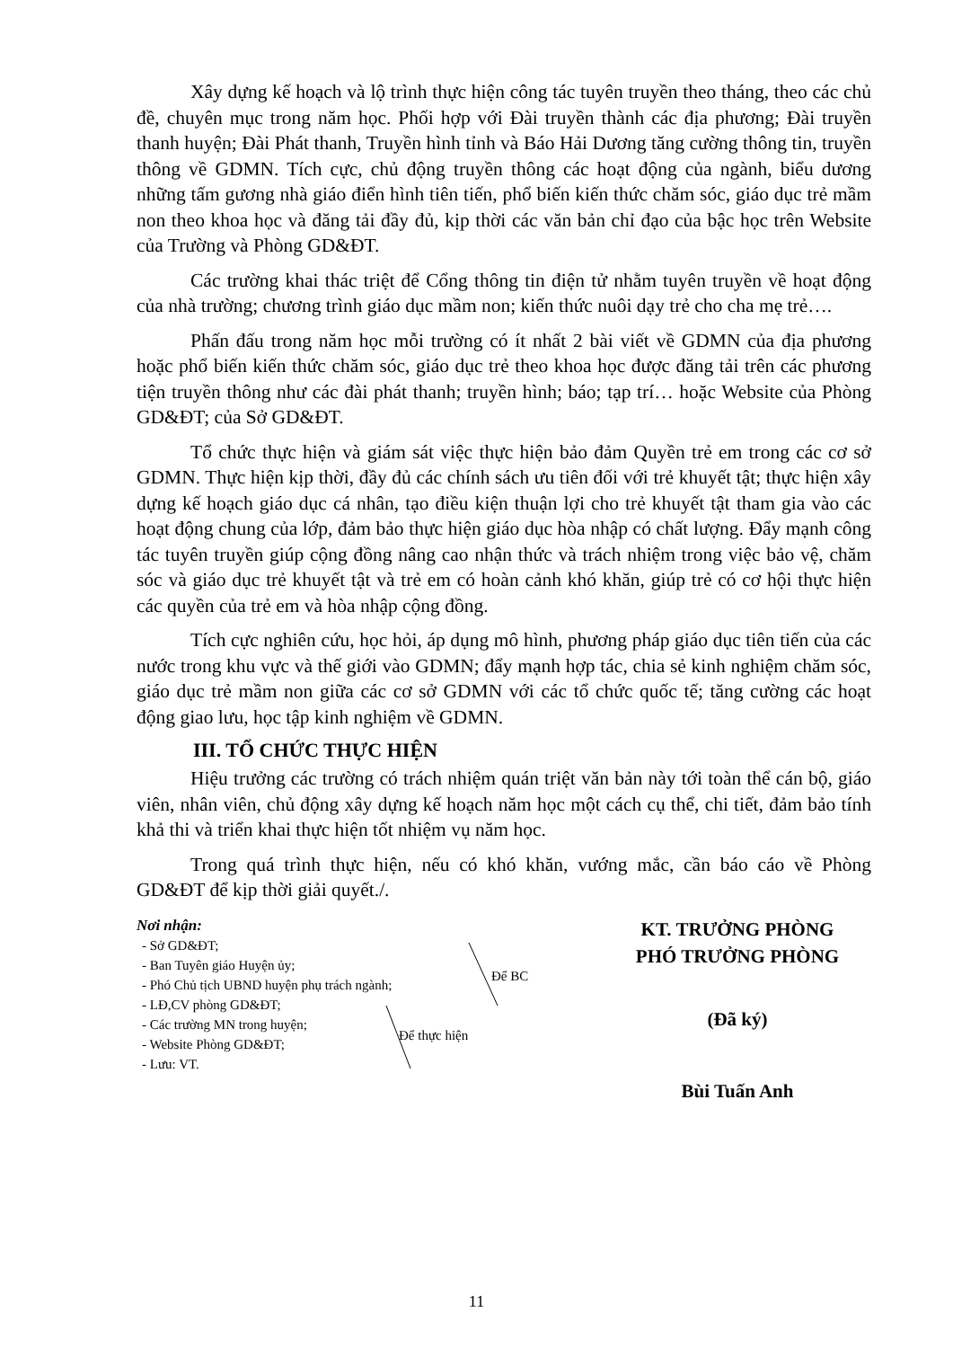Xây dựng kế hoạch và lộ trình thực hiện công tác tuyên truyền theo tháng, theo các chủ đề, chuyên mục trong năm học. Phối hợp với Đài truyền thành các địa phương; Đài truyền thanh huyện; Đài Phát thanh, Truyền hình tỉnh và Báo Hải Dương tăng cường thông tin, truyền thông về GDMN. Tích cực, chủ động truyền thông các hoạt động của ngành, biểu dương những tấm gương nhà giáo điển hình tiên tiến, phổ biến kiến thức chăm sóc, giáo dục trẻ mầm non theo khoa học và đăng tải đầy đủ, kịp thời các văn bản chỉ đạo của bậc học trên Website của Trường và Phòng GD&ĐT.
Các trường khai thác triệt để Cổng thông tin điện tử nhằm tuyên truyền về hoạt động của nhà trường; chương trình giáo dục mầm non; kiến thức nuôi dạy trẻ cho cha mẹ trẻ….
Phấn đấu trong năm học mỗi trường có ít nhất 2 bài viết về GDMN của địa phương hoặc phổ biến kiến thức chăm sóc, giáo dục trẻ theo khoa học được đăng tải trên các phương tiện truyền thông như các đài phát thanh; truyền hình; báo; tạp trí… hoặc Website của Phòng GD&ĐT; của Sở GD&ĐT.
Tổ chức thực hiện và giám sát việc thực hiện bảo đảm Quyền trẻ em trong các cơ sở GDMN. Thực hiện kịp thời, đầy đủ các chính sách ưu tiên đối với trẻ khuyết tật; thực hiện xây dựng kế hoạch giáo dục cá nhân, tạo điều kiện thuận lợi cho trẻ khuyết tật tham gia vào các hoạt động chung của lớp, đảm bảo thực hiện giáo dục hòa nhập có chất lượng. Đẩy mạnh công tác tuyên truyền giúp cộng đồng nâng cao nhận thức và trách nhiệm trong việc bảo vệ, chăm sóc và giáo dục trẻ khuyết tật và trẻ em có hoàn cảnh khó khăn, giúp trẻ có cơ hội thực hiện các quyền của trẻ em và hòa nhập cộng đồng.
Tích cực nghiên cứu, học hỏi, áp dụng mô hình, phương pháp giáo dục tiên tiến của các nước trong khu vực và thế giới vào GDMN; đẩy mạnh hợp tác, chia sẻ kinh nghiệm chăm sóc, giáo dục trẻ mầm non giữa các cơ sở GDMN với các tổ chức quốc tế; tăng cường các hoạt động giao lưu, học tập kinh nghiệm về GDMN.
III. TỔ CHỨC THỰC HIỆN
Hiệu trưởng các trường có trách nhiệm quán triệt văn bản này tới toàn thể cán bộ, giáo viên, nhân viên, chủ động xây dựng kế hoạch năm học một cách cụ thể, chi tiết, đảm bảo tính khả thi và triển khai thực hiện tốt nhiệm vụ năm học.
Trong quá trình thực hiện, nếu có khó khăn, vướng mắc, cần báo cáo về Phòng GD&ĐT để kịp thời giải quyết./.
Nơi nhận:
- Sở GD&ĐT;
- Ban Tuyên giáo Huyện ủy;
- Phó Chủ tịch UBND huyện phụ trách ngành;
- LĐ,CV phòng GD&ĐT;
- Các trường MN trong huyện;
- Website Phòng GD&ĐT;
- Lưu: VT.
Để BC
Để thực hiện
KT. TRƯỞNG PHÒNG
PHÓ TRƯỞNG PHÒNG
(Đã ký)
Bùi Tuấn Anh
11